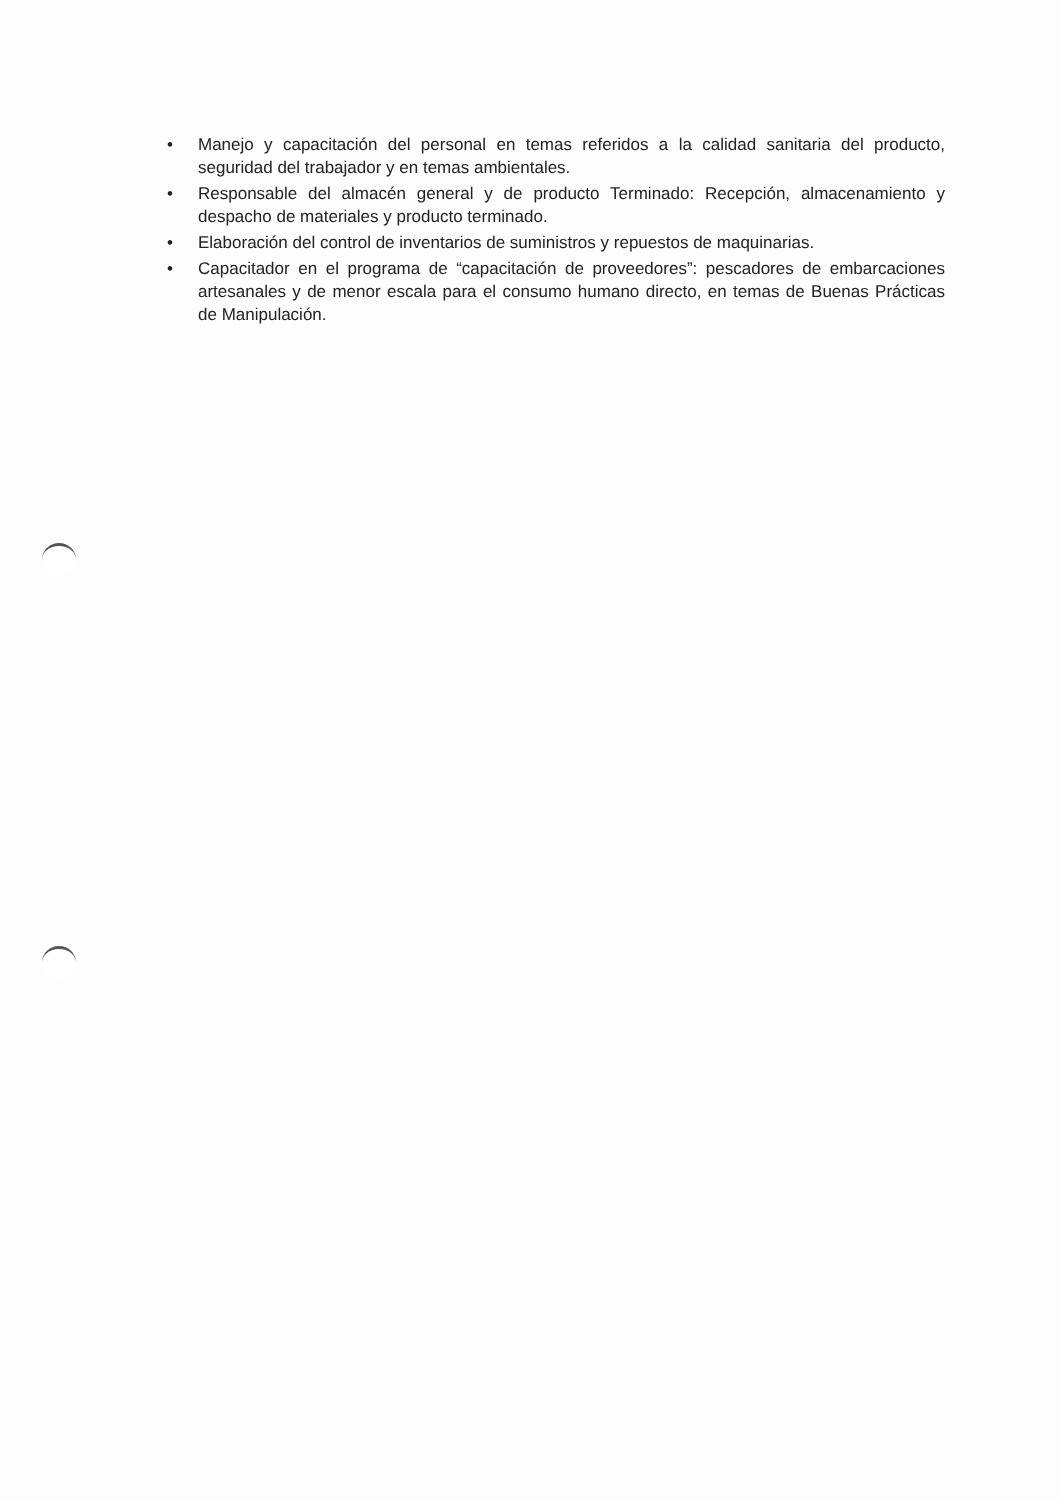• Manejo y capacitación del personal en temas referidos a la calidad sanitaria del producto, seguridad del trabajador y en temas ambientales.
• Responsable del almacén general y de producto Terminado: Recepción, almacenamiento y despacho de materiales y producto terminado.
• Elaboración del control de inventarios de suministros y repuestos de maquinarias.
• Capacitador en el programa de “capacitación de proveedores”: pescadores de embarcaciones artesanales y de menor escala para el consumo humano directo, en temas de Buenas Prácticas de Manipulación.